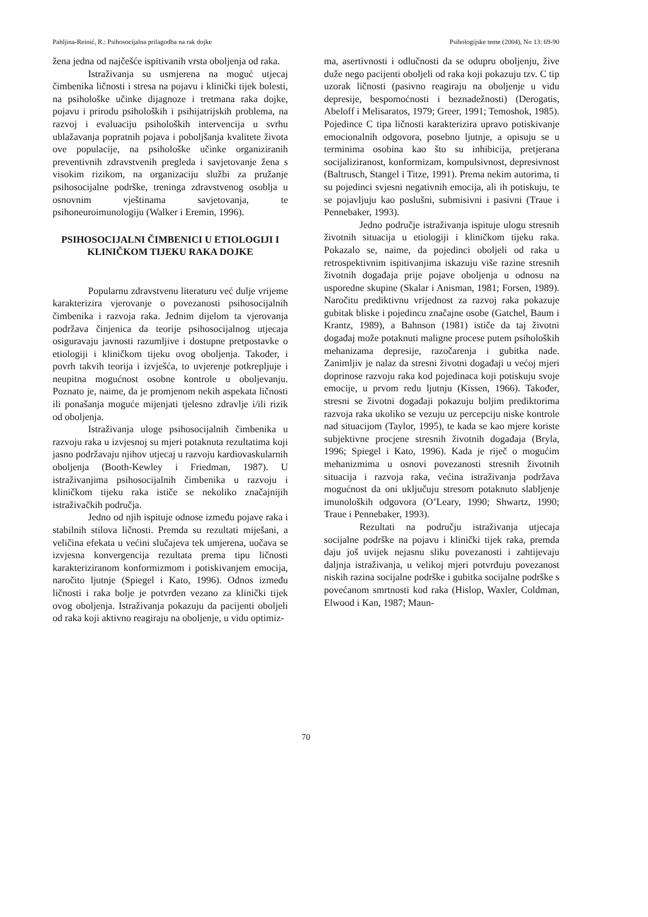Pahljina-Reinić, R.: Psihosocijalna prilagodba na rak dojke Psihologijske teme (2004), No 13: 69-90
žena jedna od najčešće ispitivanih vrsta oboljenja od raka.
Istraživanja su usmjerena na moguć utjecaj čimbenika ličnosti i stresa na pojavu i klinički tijek bolesti, na psihološke učinke dijagnoze i tretmana raka dojke, pojavu i prirodu psiholoških i psihijatrijskih problema, na razvoj i evaluaciju psiholoških intervencija u svrhu ublažavanja popratnih pojava i poboljšanja kvalitete života ove populacije, na psihološke učinke organiziranih preventivnih zdravstvenih pregleda i savjetovanje žena s visokim rizikom, na organizaciju službi za pružanje psihosocijalne podrške, treninga zdravstvenog osoblja u osnovnim vještinama savjetovanja, te psihoneuroimunologiju (Walker i Eremin, 1996).
PSIHOSOCIJALNI ČIMBENICI U ETIOLOGIJI I KLINIČKOM TIJEKU RAKA DOJKE
Popularnu zdravstvenu literaturu već dulje vrijeme karakterizira vjerovanje o povezanosti psihosocijalnih čimbenika i razvoja raka. Jednim dijelom ta vjerovanja podržava činjenica da teorije psihosocijalnog utjecaja osiguravaju javnosti razumljive i dostupne pretpostavke o etiologiji i kliničkom tijeku ovog oboljenja. Također, i povrh takvih teorija i izvješća, to uvjerenje potkrepljuje i neupitna mogućnost osobne kontrole u oboljevanju. Poznato je, naime, da je promjenom nekih aspekata ličnosti ili ponašanja moguće mijenjati tjelesno zdravlje i/ili rizik od oboljenja.
Istraživanja uloge psihosocijalnih čimbenika u razvoju raka u izvjesnoj su mjeri potaknuta rezultatima koji jasno podržavaju njihov utjecaj u razvoju kardiovaskularnih oboljenja (Booth-Kewley i Friedman, 1987). U istraživanjima psihosocijalnih čimbenika u razvoju i kliničkom tijeku raka ističe se nekoliko značajnijih istraživačkih područja.
Jedno od njih ispituje odnose između pojave raka i stabilnih stilova ličnosti. Premda su rezultati miješani, a veličina efekata u većini slučajeva tek umjerena, uočava se izvjesna konvergencija rezultata prema tipu ličnosti karakteriziranom konformizmom i potiskivanjem emocija, naročito ljutnje (Spiegel i Kato, 1996). Odnos između ličnosti i raka bolje je potvrđen vezano za klinički tijek ovog oboljenja. Istraživanja pokazuju da pacijenti oboljeli od raka koji aktivno reagiraju na oboljenje, u vidu optimiz-
ma, asertivnosti i odlučnosti da se odupru oboljenju, žive duže nego pacijenti oboljeli od raka koji pokazuju tzv. C tip uzorak ličnosti (pasivno reagiraju na oboljenje u vidu depresije, bespomoćnosti i beznadežnosti) (Derogatis, Abeloff i Melisaratos, 1979; Greer, 1991; Temoshok, 1985). Pojedince C tipa ličnosti karakterizira upravo potiskivanje emocionalnih odgovora, posebno ljutnje, a opisuju se u terminima osobina kao što su inhibicija, pretjerana socijaliziranost, konformizam, kompulsivnost, depresivnost (Baltrusch, Stangel i Titze, 1991). Prema nekim autorima, ti su pojedinci svjesni negativnih emocija, ali ih potiskuju, te se pojavljuju kao poslušni, submisivni i pasivni (Traue i Pennebaker, 1993).
Jedno područje istraživanja ispituje ulogu stresnih životnih situacija u etiologiji i kliničkom tijeku raka. Pokazalo se, naime, da pojedinci oboljeli od raka u retrospektivnim ispitivanjima iskazuju više razine stresnih životnih događaja prije pojave oboljenja u odnosu na usporedne skupine (Skalar i Anisman, 1981; Forsen, 1989). Naročitu prediktivnu vrijednost za razvoj raka pokazuje gubitak bliske i pojedincu značajne osobe (Gatchel, Baum i Krantz, 1989), a Bahnson (1981) ističe da taj životni događaj može potaknuti maligne procese putem psiholoških mehanizama depresije, razočarenja i gubitka nade. Zanimljiv je nalaz da stresni životni događaji u većoj mjeri doprinose razvoju raka kod pojedinaca koji potiskuju svoje emocije, u prvom redu ljutnju (Kissen, 1966). Također, stresni se životni događaji pokazuju boljim prediktorima razvoja raka ukoliko se vezuju uz percepciju niske kontrole nad situacijom (Taylor, 1995), te kada se kao mjere koriste subjektivne procjene stresnih životnih događaja (Bryla, 1996; Spiegel i Kato, 1996). Kada je riječ o mogućim mehanizmima u osnovi povezanosti stresnih životnih situacija i razvoja raka, većina istraživanja podržava mogućnost da oni uključuju stresom potaknuto slabljenje imunoloških odgovora (O’Leary, 1990; Shwartz, 1990; Traue i Pennebaker, 1993).
Rezultati na području istraživanja utjecaja socijalne podrške na pojavu i klinički tijek raka, premda daju još uvijek nejasnu sliku povezanosti i zahtijevaju daljnja istraživanja, u velikoj mjeri potvrđuju povezanost niskih razina socijalne podrške i gubitka socijalne podrške s povećanom smrtnosti kod raka (Hislop, Waxler, Coldman, Elwood i Kan, 1987; Maun-
70